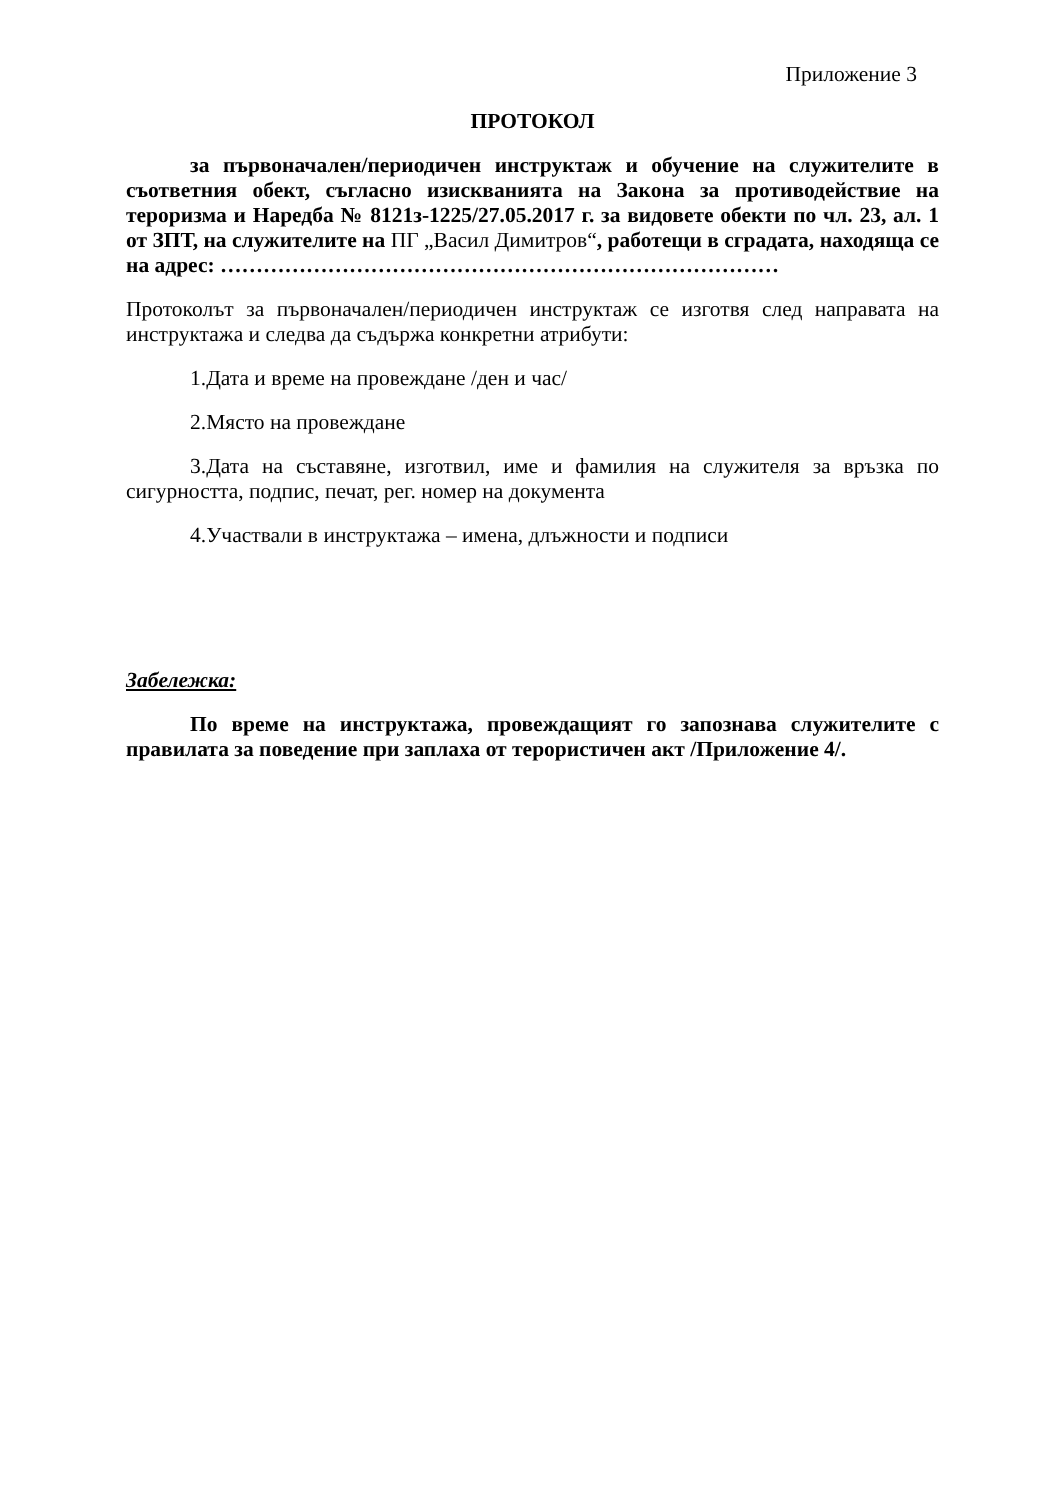Приложение 3
ПРОТОКОЛ
за първоначален/периодичен инструктаж и обучение на служителите в съответния обект, съгласно изискванията на Закона за противодействие на тероризма и Наредба № 8121з-1225/27.05.2017 г. за видовете обекти по чл. 23, ал. 1 от ЗПТ, на служителите на ПГ „Васил Димитров“, работещи в сградата, находяща се на адрес: ……………………………………………………………………
Протоколът за първоначален/периодичен инструктаж се изготвя след направата на инструктажа и следва да съдържа конкретни атрибути:
1.Дата и време на провеждане /ден и час/
2.Място на провеждане
3.Дата на съставяне, изготвил, име и фамилия на служителя за връзка по сигурността, подпис, печат, рег. номер на документа
4.Участвали в инструктажа – имена, длъжности и подписи
Забележка:
По време на инструктажа, провеждащият го запознава служителите с правилата за поведение при заплаха от терористичен акт /Приложение 4/.